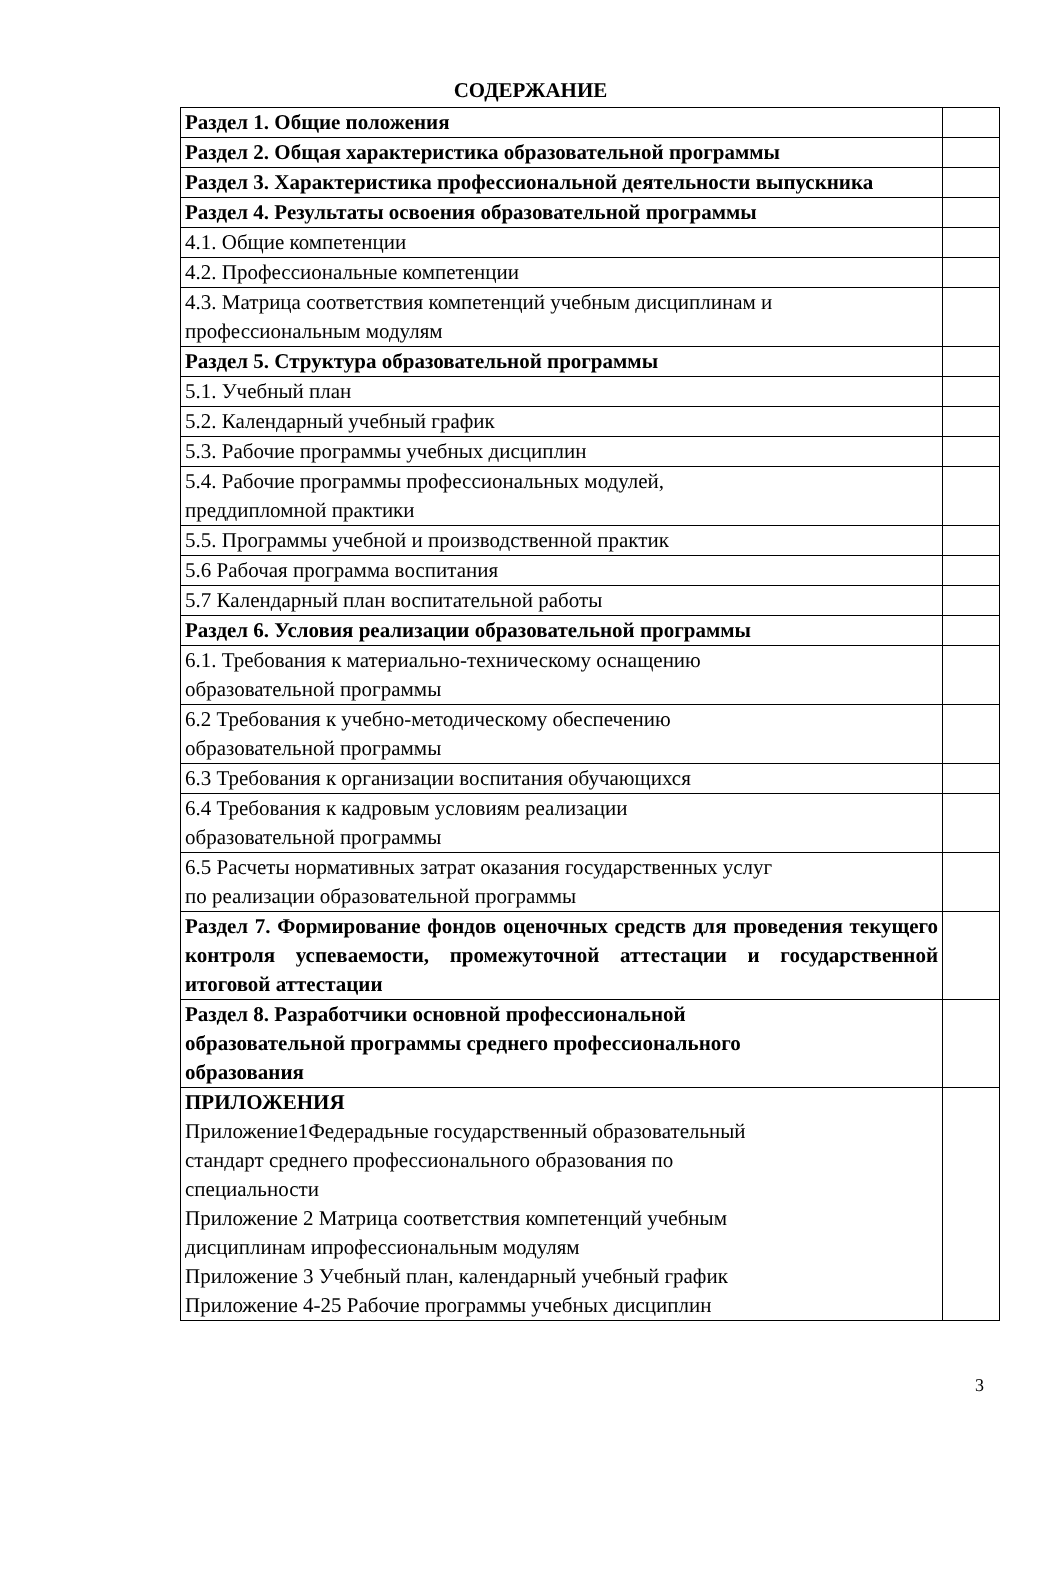СОДЕРЖАНИЕ
| Раздел 1. Общие положения | |
| Раздел 2. Общая характеристика образовательной программы | |
| Раздел 3. Характеристика профессиональной деятельности выпускника | |
| Раздел 4. Результаты освоения образовательной программы | |
| 4.1. Общие компетенции | |
| 4.2. Профессиональные компетенции | |
| 4.3. Матрица соответствия компетенций учебным дисциплинам и профессиональным модулям | |
| Раздел 5. Структура образовательной программы | |
| 5.1. Учебный план | |
| 5.2. Календарный учебный график | |
| 5.3. Рабочие программы учебных дисциплин | |
| 5.4. Рабочие программы профессиональных модулей, преддипломной практики | |
| 5.5. Программы учебной и производственной практик | |
| 5.6 Рабочая программа воспитания | |
| 5.7 Календарный план воспитательной работы | |
| Раздел 6. Условия реализации образовательной программы | |
| 6.1. Требования к материально-техническому оснащению образовательной программы | |
| 6.2 Требования к учебно-методическому обеспечению образовательной программы | |
| 6.3 Требования к организации воспитания обучающихся | |
| 6.4 Требования к кадровым условиям реализации образовательной программы | |
| 6.5 Расчеты нормативных затрат оказания государственных услуг по реализации образовательной программы | |
| Раздел 7. Формирование фондов оценочных средств для проведения текущего контроля успеваемости, промежуточной аттестации и государственной итоговой аттестации | |
| Раздел 8. Разработчики основной профессиональной образовательной программы среднего профессионального образования | |
| ПРИЛОЖЕНИЯ Приложение1Федерадьные государственный образовательный стандарт среднего профессионального образования по специальности Приложение 2 Матрица соответствия компетенций учебным дисциплинам ипрофессиональным модулям Приложение 3 Учебный план, календарный учебный график Приложение 4-25 Рабочие программы учебных дисциплин | |
3